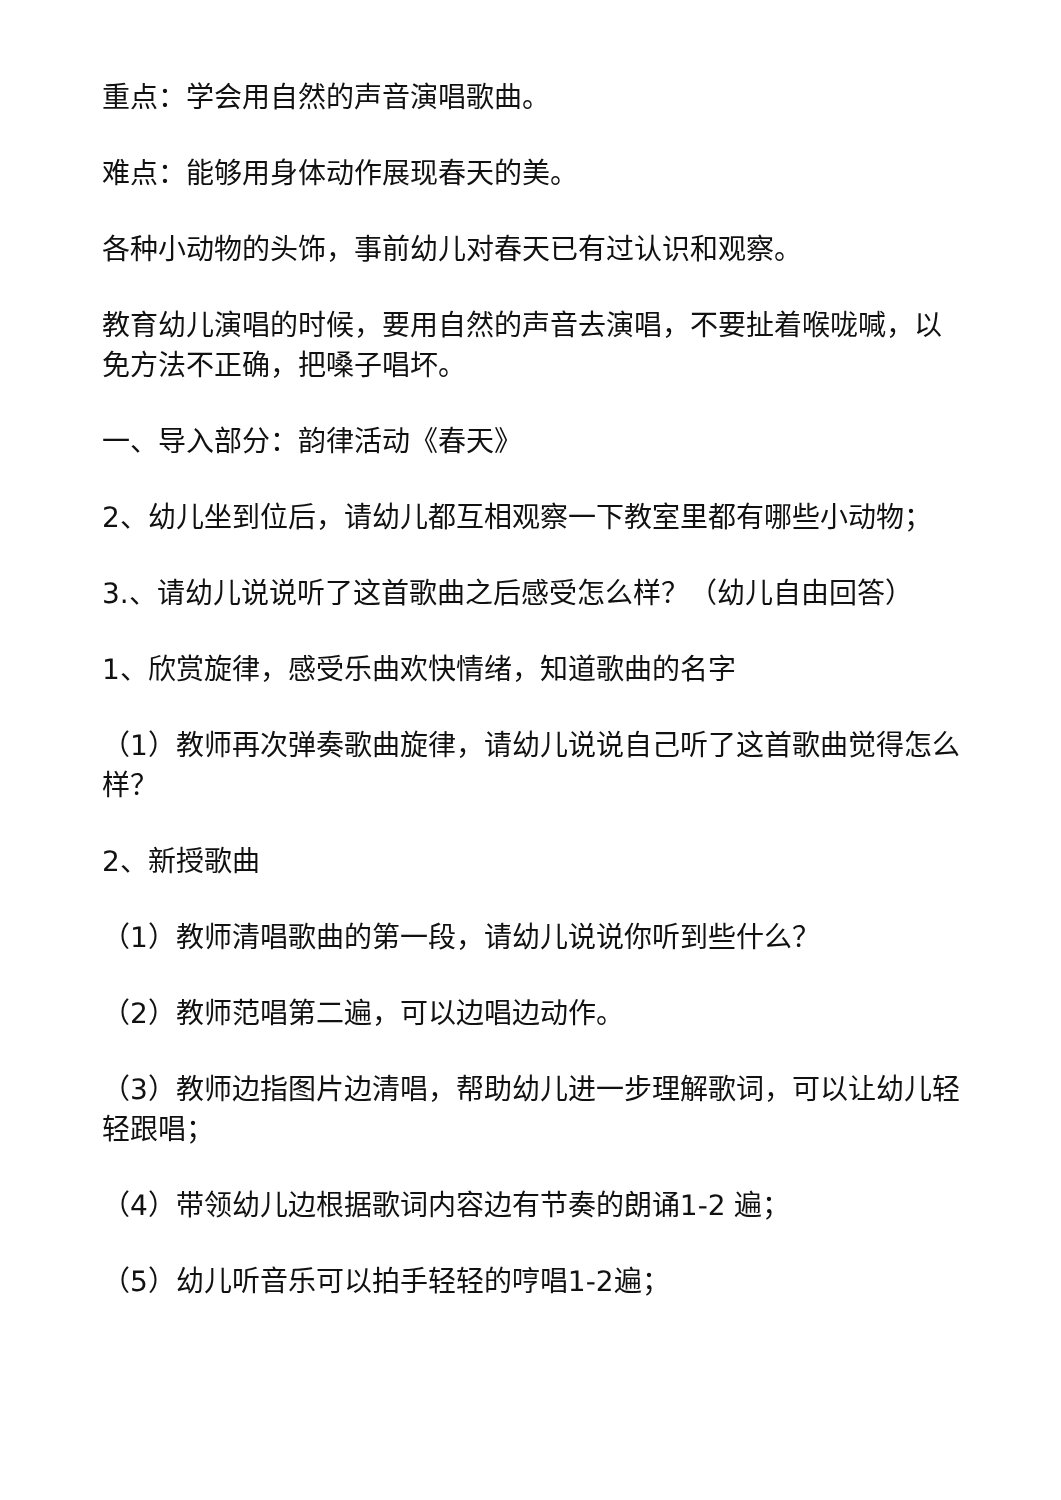重点：学会用自然的声音演唱歌曲。
难点：能够用身体动作展现春天的美。
各种小动物的头饰，事前幼儿对春天已有过认识和观察。
教育幼儿演唱的时候，要用自然的声音去演唱，不要扯着喉咙喊，以免方法不正确，把嗓子唱坏。
一、导入部分：韵律活动《春天》
2、幼儿坐到位后，请幼儿都互相观察一下教室里都有哪些小动物；
3.、请幼儿说说听了这首歌曲之后感受怎么样？（幼儿自由回答）
1、欣赏旋律，感受乐曲欢快情绪，知道歌曲的名字
（1）教师再次弹奏歌曲旋律，请幼儿说说自己听了这首歌曲觉得怎么样？
2、新授歌曲
（1）教师清唱歌曲的第一段，请幼儿说说你听到些什么？
（2）教师范唱第二遍，可以边唱边动作。
（3）教师边指图片边清唱，帮助幼儿进一步理解歌词，可以让幼儿轻轻跟唱；
（4）带领幼儿边根据歌词内容边有节奏的朗诵1-2 遍；
（5）幼儿听音乐可以拍手轻轻的哼唱1-2遍；